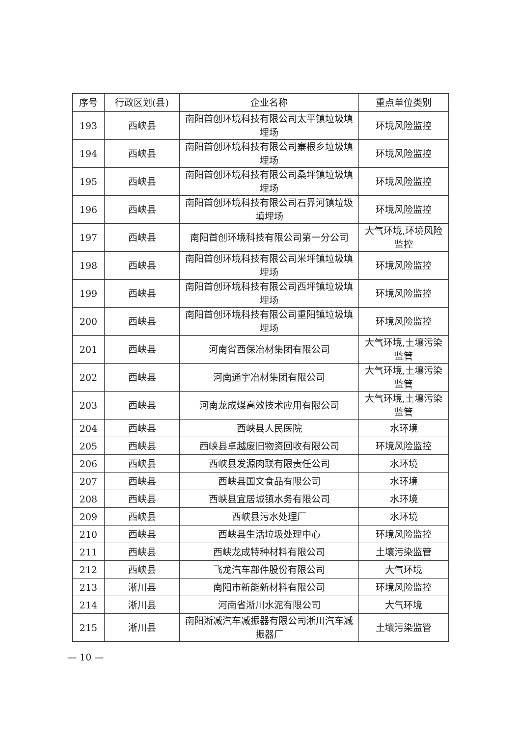| 序号 | 行政区划(县) | 企业名称 | 重点单位类别 |
| --- | --- | --- | --- |
| 193 | 西峡县 | 南阳首创环境科技有限公司太平镇垃圾填埋场 | 环境风险监控 |
| 194 | 西峡县 | 南阳首创环境科技有限公司寨根乡垃圾填埋场 | 环境风险监控 |
| 195 | 西峡县 | 南阳首创环境科技有限公司桑坪镇垃圾填埋场 | 环境风险监控 |
| 196 | 西峡县 | 南阳首创环境科技有限公司石界河镇垃圾填埋场 | 环境风险监控 |
| 197 | 西峡县 | 南阳首创环境科技有限公司第一分公司 | 大气环境,环境风险监控 |
| 198 | 西峡县 | 南阳首创环境科技有限公司米坪镇垃圾填埋场 | 环境风险监控 |
| 199 | 西峡县 | 南阳首创环境科技有限公司西坪镇垃圾填埋场 | 环境风险监控 |
| 200 | 西峡县 | 南阳首创环境科技有限公司重阳镇垃圾填埋场 | 环境风险监控 |
| 201 | 西峡县 | 河南省西保冶材集团有限公司 | 大气环境,土壤污染监管 |
| 202 | 西峡县 | 河南通宇冶材集团有限公司 | 大气环境,土壤污染监管 |
| 203 | 西峡县 | 河南龙成煤高效技术应用有限公司 | 大气环境,土壤污染监管 |
| 204 | 西峡县 | 西峡县人民医院 | 水环境 |
| 205 | 西峡县 | 西峡县卓越废旧物资回收有限公司 | 环境风险监控 |
| 206 | 西峡县 | 西峡县发源肉联有限责任公司 | 水环境 |
| 207 | 西峡县 | 西峡县国文食品有限公司 | 水环境 |
| 208 | 西峡县 | 西峡县宜居城镇水务有限公司 | 水环境 |
| 209 | 西峡县 | 西峡县污水处理厂 | 水环境 |
| 210 | 西峡县 | 西峡县生活垃圾处理中心 | 环境风险监控 |
| 211 | 西峡县 | 西峡龙成特种材料有限公司 | 土壤污染监管 |
| 212 | 西峡县 | 飞龙汽车部件股份有限公司 | 大气环境 |
| 213 | 淅川县 | 南阳市新能新材料有限公司 | 环境风险监控 |
| 214 | 淅川县 | 河南省淅川水泥有限公司 | 大气环境 |
| 215 | 淅川县 | 南阳淅减汽车减振器有限公司淅川汽车减振器厂 | 土壤污染监管 |
— 10 —